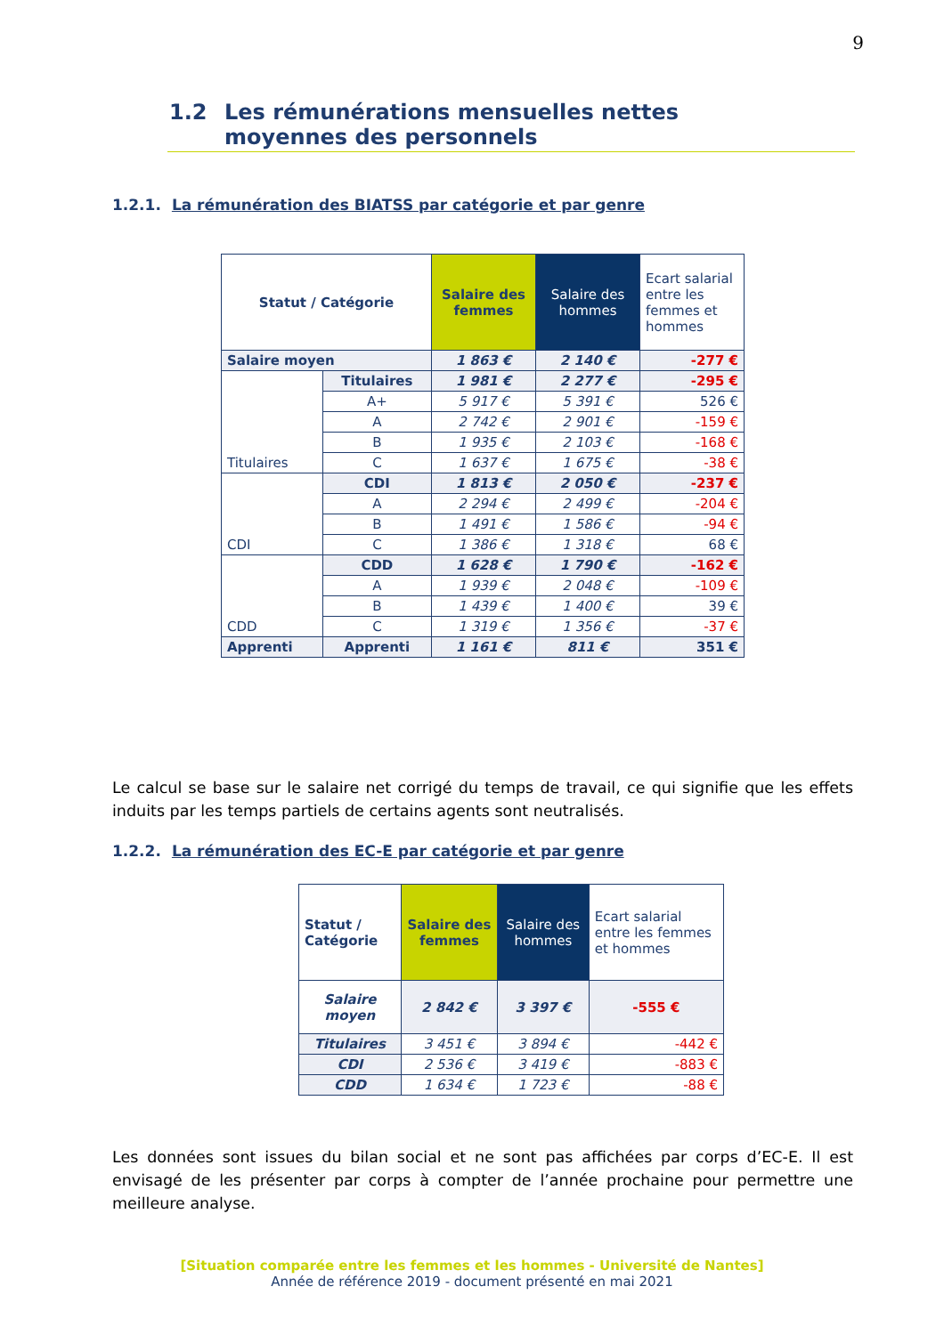9
1.2 Les rémunérations mensuelles nettes moyennes des personnels
1.2.1. La rémunération des BIATSS par catégorie et par genre
| Statut / Catégorie | | Salaire des femmes | Salaire des hommes | Ecart salarial entre les femmes et hommes |
| --- | --- | --- | --- | --- |
| Salaire moyen | | 1 863 € | 2 140 € | -277 € |
| Titulaires | Titulaires | 1 981 € | 2 277 € | -295 € |
| | A+ | 5 917 € | 5 391 € | 526 € |
| | A | 2 742 € | 2 901 € | -159 € |
| | B | 1 935 € | 2 103 € | -168 € |
| | C | 1 637 € | 1 675 € | -38 € |
| CDI | CDI | 1 813 € | 2 050 € | -237 € |
| | A | 2 294 € | 2 499 € | -204 € |
| | B | 1 491 € | 1 586 € | -94 € |
| | C | 1 386 € | 1 318 € | 68 € |
| CDD | CDD | 1 628 € | 1 790 € | -162 € |
| | A | 1 939 € | 2 048 € | -109 € |
| | B | 1 439 € | 1 400 € | 39 € |
| | C | 1 319 € | 1 356 € | -37 € |
| Apprenti | Apprenti | 1 161 € | 811 € | 351 € |
Le calcul se base sur le salaire net corrigé du temps de travail, ce qui signifie que les effets induits par les temps partiels de certains agents sont neutralisés.
1.2.2. La rémunération des EC-E par catégorie et par genre
| Statut / Catégorie | Salaire des femmes | Salaire des hommes | Ecart salarial entre les femmes et hommes |
| --- | --- | --- | --- |
| Salaire moyen | 2 842 € | 3 397 € | -555 € |
| Titulaires | 3 451 € | 3 894 € | -442 € |
| CDI | 2 536 € | 3 419 € | -883 € |
| CDD | 1 634 € | 1 723 € | -88 € |
Les données sont issues du bilan social et ne sont pas affichées par corps d’EC-E. Il est envisagé de les présenter par corps à compter de l’année prochaine pour permettre une meilleure analyse.
[Situation comparée entre les femmes et les hommes - Université de Nantes]
Année de référence 2019 - document présenté en mai 2021